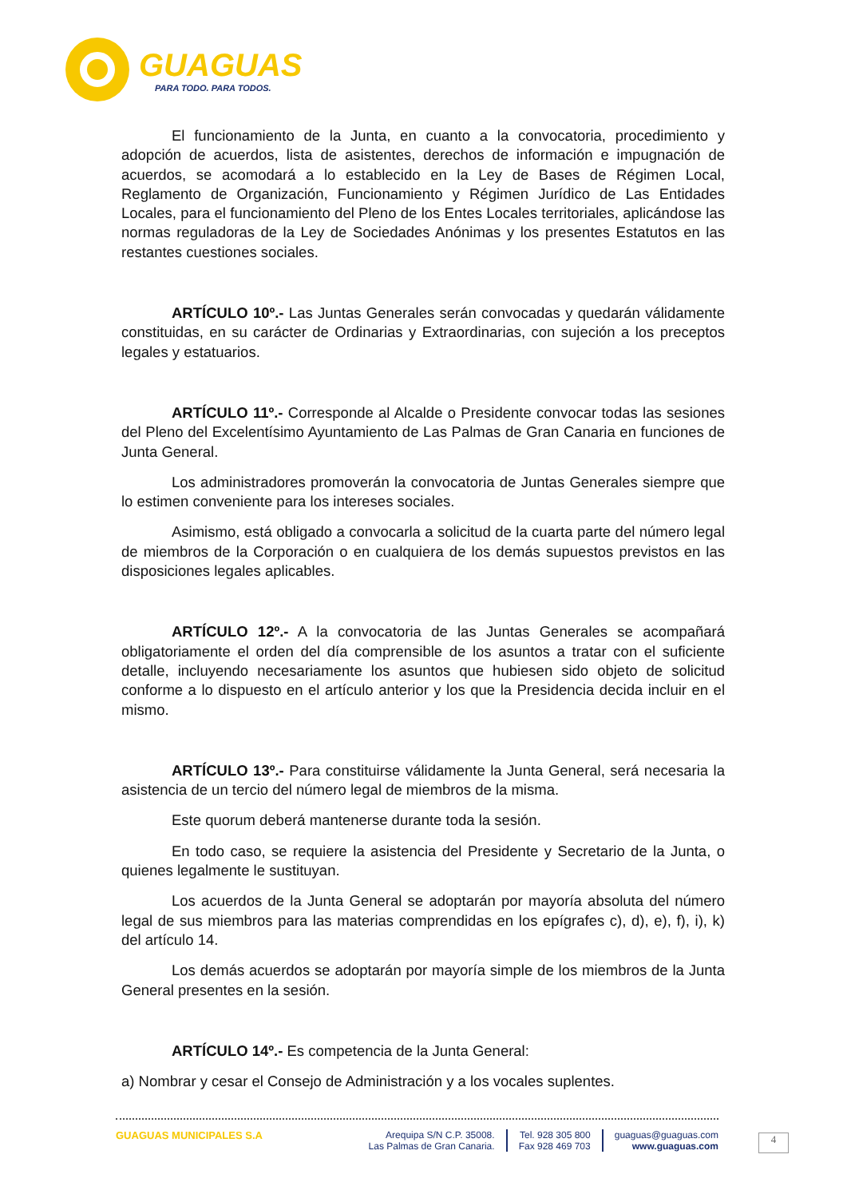GUAGUAS
PARA TODO. PARA TODOS.
El funcionamiento de la Junta, en cuanto a la convocatoria, procedimiento y adopción de acuerdos, lista de asistentes, derechos de información e impugnación de acuerdos, se acomodará a lo establecido en la Ley de Bases de Régimen Local, Reglamento de Organización, Funcionamiento y Régimen Jurídico de Las Entidades Locales, para el funcionamiento del Pleno de los Entes Locales territoriales, aplicándose las normas reguladoras de la Ley de Sociedades Anónimas y los presentes Estatutos en las restantes cuestiones sociales.
ARTÍCULO 10º.- Las Juntas Generales serán convocadas y quedarán válidamente constituidas, en su carácter de Ordinarias y Extraordinarias, con sujeción a los preceptos legales y estatuarios.
ARTÍCULO 11º.- Corresponde al Alcalde o Presidente convocar todas las sesiones del Pleno del Excelentísimo Ayuntamiento de Las Palmas de Gran Canaria en funciones de Junta General.
Los administradores promoverán la convocatoria de Juntas Generales siempre que lo estimen conveniente para los intereses sociales.
Asimismo, está obligado a convocarla a solicitud de la cuarta parte del número legal de miembros de la Corporación o en cualquiera de los demás supuestos previstos en las disposiciones legales aplicables.
ARTÍCULO 12º.- A la convocatoria de las Juntas Generales se acompañará obligatoriamente el orden del día comprensible de los asuntos a tratar con el suficiente detalle, incluyendo necesariamente los asuntos que hubiesen sido objeto de solicitud conforme a lo dispuesto en el artículo anterior y los que la Presidencia decida incluir en el mismo.
ARTÍCULO 13º.- Para constituirse válidamente la Junta General, será necesaria la asistencia de un tercio del número legal de miembros de la misma.
Este quorum deberá mantenerse durante toda la sesión.
En todo caso, se requiere la asistencia del Presidente y Secretario de la Junta, o quienes legalmente le sustituyan.
Los acuerdos de la Junta General se adoptarán por mayoría absoluta del número legal de sus miembros para las materias comprendidas en los epígrafes c), d), e), f), i), k) del artículo 14.
Los demás acuerdos se adoptarán por mayoría simple de los miembros de la Junta General presentes en la sesión.
ARTÍCULO 14º.- Es competencia de la Junta General:
a) Nombrar y cesar el Consejo de Administración y a los vocales suplentes.
GUAGUAS MUNICIPALES S.A Arequipa S/N C.P. 35008.
Las Palmas de Gran Canaria.
Tel. 928 305 800
Fax 928 469 703
guaguas@guaguas.com
www.guaguas.com
4